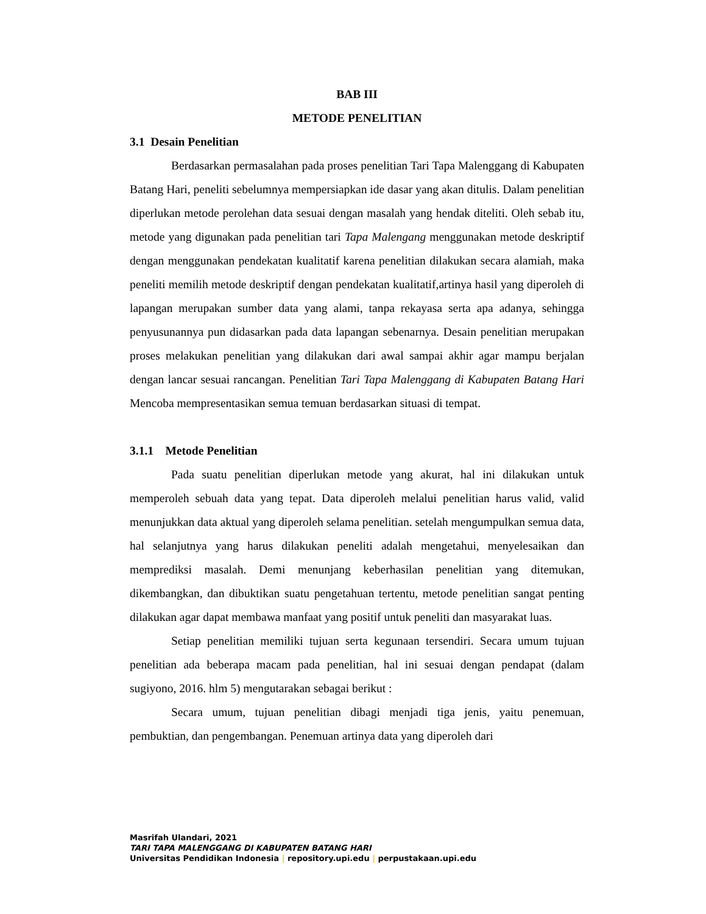BAB III
METODE PENELITIAN
3.1 Desain Penelitian
Berdasarkan permasalahan pada proses penelitian Tari Tapa Malenggang di Kabupaten Batang Hari, peneliti sebelumnya mempersiapkan ide dasar yang akan ditulis. Dalam penelitian diperlukan metode perolehan data sesuai dengan masalah yang hendak diteliti. Oleh sebab itu, metode yang digunakan pada penelitian tari Tapa Malengang menggunakan metode deskriptif dengan menggunakan pendekatan kualitatif karena penelitian dilakukan secara alamiah, maka peneliti memilih metode deskriptif dengan pendekatan kualitatif,artinya hasil yang diperoleh di lapangan merupakan sumber data yang alami, tanpa rekayasa serta apa adanya, sehingga penyusunannya pun didasarkan pada data lapangan sebenarnya. Desain penelitian merupakan proses melakukan penelitian yang dilakukan dari awal sampai akhir agar mampu berjalan dengan lancar sesuai rancangan. Penelitian Tari Tapa Malenggang di Kabupaten Batang Hari Mencoba mempresentasikan semua temuan berdasarkan situasi di tempat.
3.1.1 Metode Penelitian
Pada suatu penelitian diperlukan metode yang akurat, hal ini dilakukan untuk memperoleh sebuah data yang tepat. Data diperoleh melalui penelitian harus valid, valid menunjukkan data aktual yang diperoleh selama penelitian. setelah mengumpulkan semua data, hal selanjutnya yang harus dilakukan peneliti adalah mengetahui, menyelesaikan dan memprediksi masalah. Demi menunjang keberhasilan penelitian yang ditemukan, dikembangkan, dan dibuktikan suatu pengetahuan tertentu, metode penelitian sangat penting dilakukan agar dapat membawa manfaat yang positif untuk peneliti dan masyarakat luas.
Setiap penelitian memiliki tujuan serta kegunaan tersendiri. Secara umum tujuan penelitian ada beberapa macam pada penelitian, hal ini sesuai dengan pendapat (dalam sugiyono, 2016. hlm 5) mengutarakan sebagai berikut :
Secara umum, tujuan penelitian dibagi menjadi tiga jenis, yaitu penemuan, pembuktian, dan pengembangan. Penemuan artinya data yang diperoleh dari
Masrifah Ulandari, 2021
TARI TAPA MALENGGANG DI KABUPATEN BATANG HARI
Universitas Pendidikan Indonesia | repository.upi.edu | perpustakaan.upi.edu